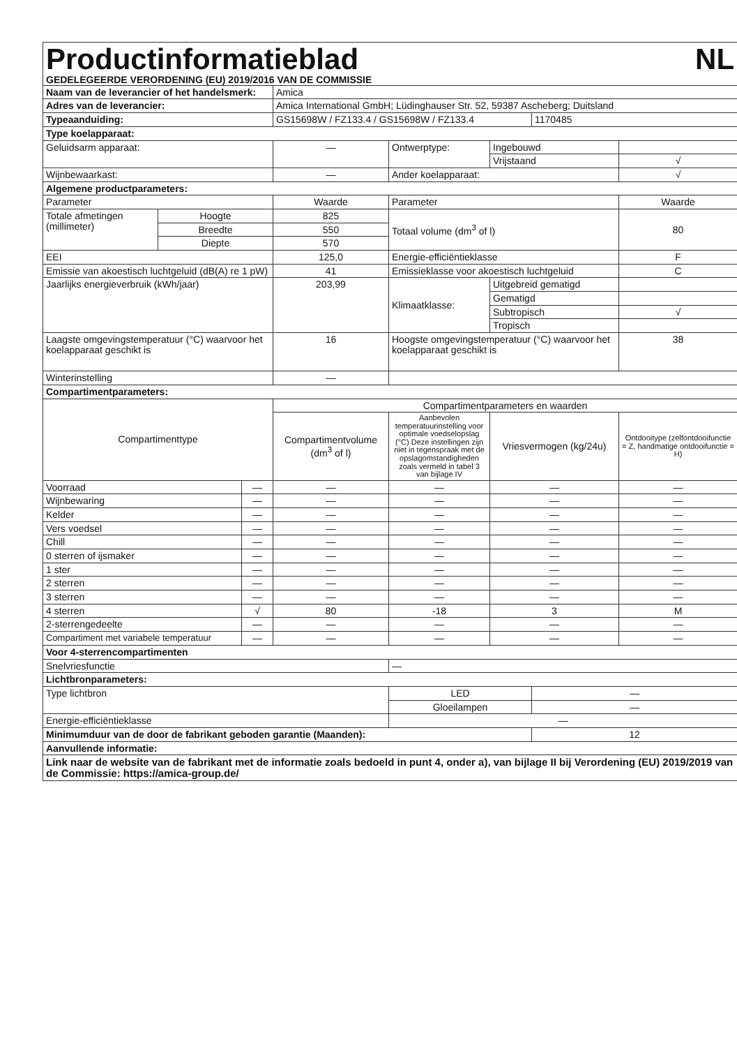| Productinformatieblad NL GEDELEGEERDE VERORDENING (EU) 2019/2016 VAN DE COMMISSIE | | | | | | | |
| Naam van de leverancier of het handelsmerk: | | | Amica | | | | |
| Adres van de leverancier: | | | Amica International GmbH; Lüdinghauser Str. 52, 59387 Ascheberg; Duitsland | | | | |
| Typeaanduiding: | | | GS15698W / FZ133.4 / GS15698W / FZ133.4 | | | 1170485 | |
| Type koelapparaat: | | | | | | | |
| Geluidsarm apparaat: | | | — | Ontwerptype: | Ingebouwd | | |
| | | | | | Vrijstaand | | √ |
| Wijnbewaarkast: | | | — | Ander koelapparaat: | | | √ |
| Algemene productparameters: | | | | | | | |
| Parameter | | | Waarde | Parameter | | | Waarde |
| Totale afmetingen (millimeter) | Hoogte | | 825 | Totaal volume (dm<sup>3</sup> of l) | | | 80 |
| | Breedte | | 550 | | | | |
| | Diepte | | 570 | | | | |
| EEI | | | 125,0 | Energie-efficiëntieklasse | | | F |
| Emissie van akoestisch luchtgeluid (dB(A) re 1 pW) | | | 41 | Emissieklasse voor akoestisch luchtgeluid | | | C |
| Jaarlijks energieverbruik (kWh/jaar) | | | 203,99 | Klimaatklasse: | Uitgebreid gematigd | | |
| | | | | | Gematigd | | |
| | | | | | Subtropisch | | √ |
| | | | | | Tropisch | | |
| Laagste omgevingstemperatuur (°C) waarvoor het koelapparaat geschikt is | | | 16 | Hoogste omgevingstemperatuur (°C) waarvoor het koelapparaat geschikt is | | | 38 |
| Winterinstelling | | | — | | | | |
| Compartimentparameters: | | | | | | | |
| Compartimenttype | | | Compartimentparameters en waarden | | | | |
| | | | Compartimentvolume (dm<sup>3</sup> of l) | Aanbevolen temperatuurinstelling voor optimale voedselopslag (°C) Deze instellingen zijn niet in tegenspraak met de opslagomstandigheden zoals vermeld in tabel 3 van bijlage IV | Vriesvermogen (kg/24u) | | Ontdooitype (zelfontdooifunctie = Z, handmatige ontdooifunctie = H) |
| Voorraad | | — | — | — | — | | — |
| Wijnbewaring | | — | — | — | — | | — |
| Kelder | | — | — | — | — | | — |
| Vers voedsel | | — | — | — | — | | — |
| Chill | | — | — | — | — | | — |
| 0 sterren of ijsmaker | | — | — | — | — | | — |
| 1 ster | | — | — | — | — | | — |
| 2 sterren | | — | — | — | — | | — |
| 3 sterren | | — | — | — | — | | — |
| 4 sterren | | √ | 80 | -18 | 3 | | M |
| 2-sterrengedeelte | | — | — | — | — | | — |
| Compartiment met variabele temperatuur | | — | — | — | — | | — |
| Voor 4-sterrencompartimenten | | | | | | | |
| Snelvriesfunctie | | | | — | | | |
| Lichtbronparameters: | | | | | | | |
| Type lichtbron | | | | LED | | — | |
| | | | | Gloeilampen | | — | |
| Energie-efficiëntieklasse | | | | — | | | |
| Minimumduur van de door de fabrikant geboden garantie (Maanden): | | | | | | 12 | |
| Aanvullende informatie: | | | | | | | |
| Link naar de website van de fabrikant met de informatie zoals bedoeld in punt 4, onder a), van bijlage II bij Verordening (EU) 2019/2019 van de Commissie: https://amica-group.de/ | | | | | | | |